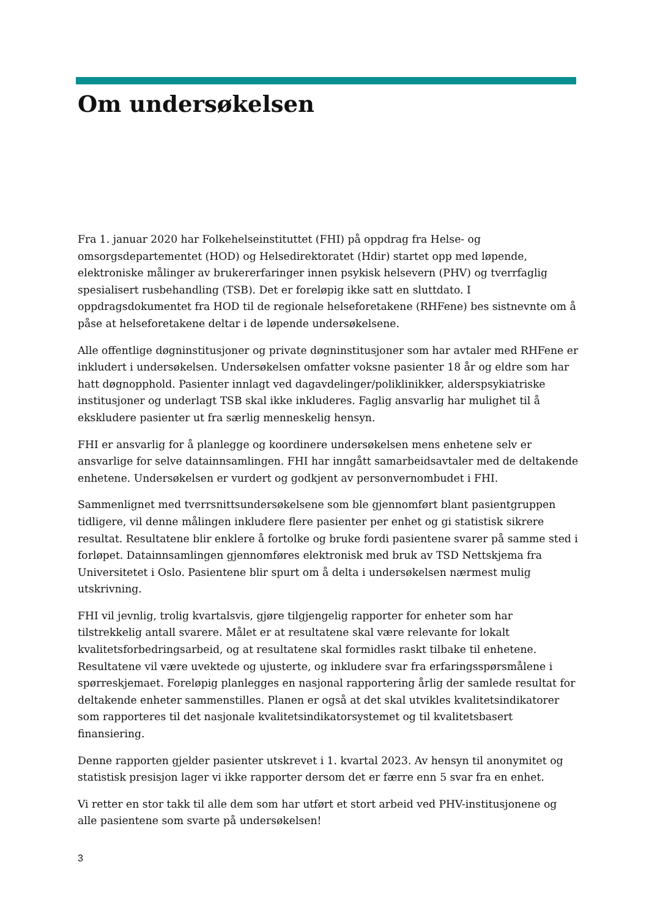Om undersøkelsen
Fra 1. januar 2020 har Folkehelseinstituttet (FHI) på oppdrag fra Helse- og omsorgsdepartementet (HOD) og Helsedirektoratet (Hdir) startet opp med løpende, elektroniske målinger av brukererfaringer innen psykisk helsevern (PHV) og tverrfaglig spesialisert rusbehandling (TSB). Det er foreløpig ikke satt en sluttdato. I oppdragsdokumentet fra HOD til de regionale helseforetakene (RHFene) bes sistnevnte om å påse at helseforetakene deltar i de løpende undersøkelsene.
Alle offentlige døgninstitusjoner og private døgninstitusjoner som har avtaler med RHFene er inkludert i undersøkelsen. Undersøkelsen omfatter voksne pasienter 18 år og eldre som har hatt døgnopphold. Pasienter innlagt ved dagavdelinger/poliklinikker, alderspsykiatriske institusjoner og underlagt TSB skal ikke inkluderes. Faglig ansvarlig har mulighet til å ekskludere pasienter ut fra særlig menneskelig hensyn.
FHI er ansvarlig for å planlegge og koordinere undersøkelsen mens enhetene selv er ansvarlige for selve datainnsamlingen. FHI har inngått samarbeidsavtaler med de deltakende enhetene. Undersøkelsen er vurdert og godkjent av personvernombudet i FHI.
Sammenlignet med tverrsnittsundersøkelsene som ble gjennomført blant pasientgruppen tidligere, vil denne målingen inkludere flere pasienter per enhet og gi statistisk sikrere resultat. Resultatene blir enklere å fortolke og bruke fordi pasientene svarer på samme sted i forløpet. Datainnsamlingen gjennomføres elektronisk med bruk av TSD Nettskjema fra Universitetet i Oslo. Pasientene blir spurt om å delta i undersøkelsen nærmest mulig utskrivning.
FHI vil jevnlig, trolig kvartalsvis, gjøre tilgjengelig rapporter for enheter som har tilstrekkelig antall svarere. Målet er at resultatene skal være relevante for lokalt kvalitetsforbedringsarbeid, og at resultatene skal formidles raskt tilbake til enhetene. Resultatene vil være uvektede og ujusterte, og inkludere svar fra erfaringsspørsmålene i spørreskjemaet. Foreløpig planlegges en nasjonal rapportering årlig der samlede resultat for deltakende enheter sammenstilles. Planen er også at det skal utvikles kvalitetsindikatorer som rapporteres til det nasjonale kvalitetsindikatorsystemet og til kvalitetsbasert finansiering.
Denne rapporten gjelder pasienter utskrevet i 1. kvartal 2023. Av hensyn til anonymitet og statistisk presisjon lager vi ikke rapporter dersom det er færre enn 5 svar fra en enhet.
Vi retter en stor takk til alle dem som har utført et stort arbeid ved PHV-institusjonene og alle pasientene som svarte på undersøkelsen!
3